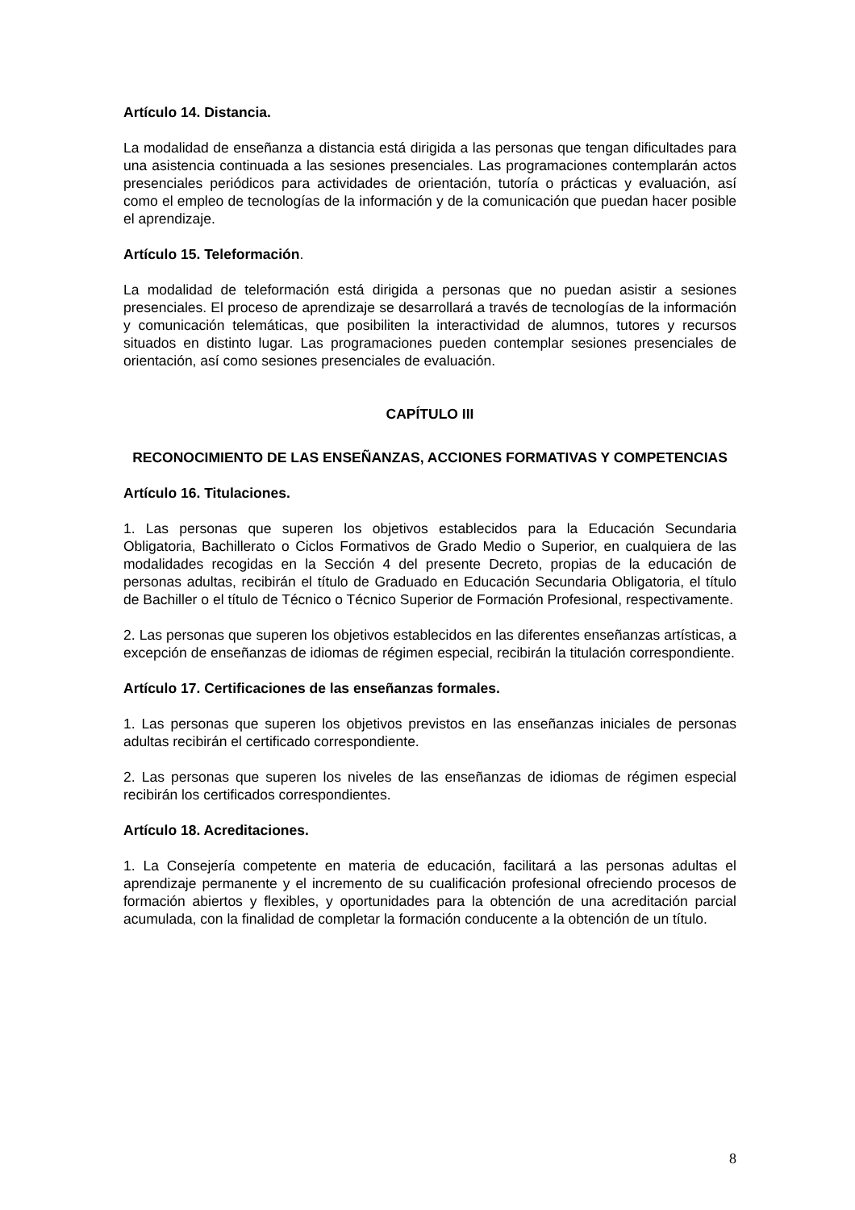Artículo 14. Distancia.
La modalidad de enseñanza a distancia está dirigida a las personas que tengan dificultades para una asistencia continuada a las sesiones presenciales. Las programaciones contemplarán actos presenciales periódicos para actividades de orientación, tutoría o prácticas y evaluación, así como el empleo de tecnologías de la información y de la comunicación que puedan hacer posible el aprendizaje.
Artículo 15. Teleformación.
La modalidad de teleformación está dirigida a personas que no puedan asistir a sesiones presenciales. El proceso de aprendizaje se desarrollará a través de tecnologías de la información y comunicación telemáticas, que posibiliten la interactividad de alumnos, tutores y recursos situados en distinto lugar. Las programaciones pueden contemplar sesiones presenciales de orientación, así como sesiones presenciales de evaluación.
CAPÍTULO III
RECONOCIMIENTO DE LAS ENSEÑANZAS, ACCIONES FORMATIVAS Y COMPETENCIAS
Artículo 16. Titulaciones.
1. Las personas que superen los objetivos establecidos para la Educación Secundaria Obligatoria, Bachillerato o Ciclos Formativos de Grado Medio o Superior, en cualquiera de las modalidades recogidas en la Sección 4 del presente Decreto, propias de la educación de personas adultas, recibirán el título de Graduado en Educación Secundaria Obligatoria, el título de Bachiller o el título de Técnico o Técnico Superior de Formación Profesional, respectivamente.
2. Las personas que superen los objetivos establecidos en las diferentes enseñanzas artísticas, a excepción de enseñanzas de idiomas de régimen especial, recibirán la titulación correspondiente.
Artículo 17. Certificaciones de las enseñanzas formales.
1. Las personas que superen los objetivos previstos en las enseñanzas iniciales de personas adultas recibirán el certificado correspondiente.
2. Las personas que superen los niveles de las enseñanzas de idiomas de régimen especial recibirán los certificados correspondientes.
Artículo 18. Acreditaciones.
1. La Consejería competente en materia de educación, facilitará a las personas adultas el aprendizaje permanente y el incremento de su cualificación profesional ofreciendo procesos de formación abiertos y flexibles, y oportunidades para la obtención de una acreditación parcial acumulada, con la finalidad de completar la formación conducente a la obtención de un título.
8